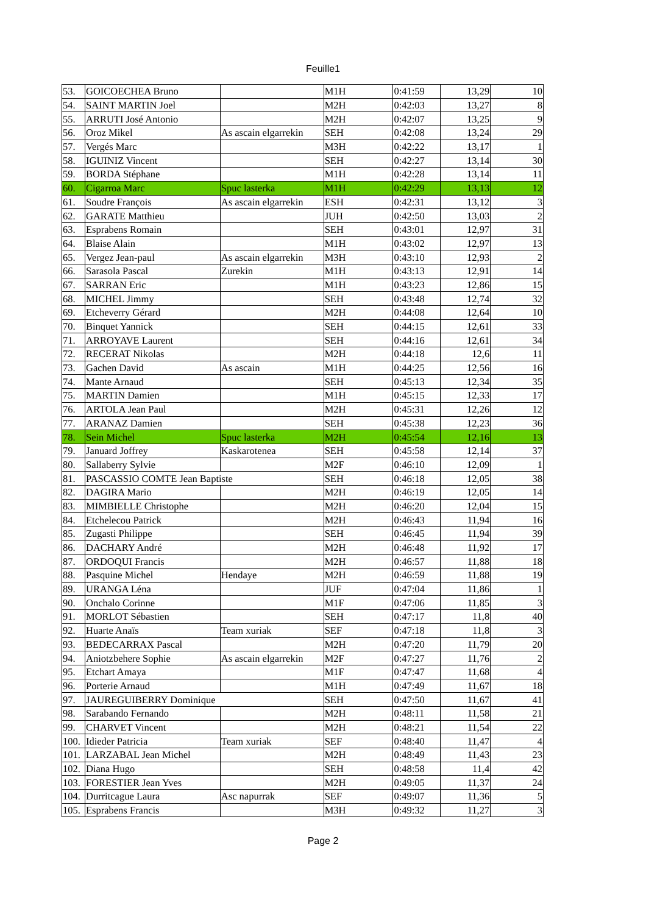Feuille1
| 53. | GOICOECHEA Bruno | | M1H | 0:41:59 | 13,29 | 10 |
| 54. | SAINT MARTIN Joel | | M2H | 0:42:03 | 13,27 | 8 |
| 55. | ARRUTI José Antonio | | M2H | 0:42:07 | 13,25 | 9 |
| 56. | Oroz Mikel | As ascain elgarrekin | SEH | 0:42:08 | 13,24 | 29 |
| 57. | Vergés Marc | | M3H | 0:42:22 | 13,17 | 1 |
| 58. | IGUINIZ Vincent | | SEH | 0:42:27 | 13,14 | 30 |
| 59. | BORDA Stéphane | | M1H | 0:42:28 | 13,14 | 11 |
| 60. | Cigarroa Marc | Spuc lasterka | M1H | 0:42:29 | 13,13 | 12 |
| 61. | Soudre François | As ascain elgarrekin | ESH | 0:42:31 | 13,12 | 3 |
| 62. | GARATE Matthieu | | JUH | 0:42:50 | 13,03 | 2 |
| 63. | Esprabens Romain | | SEH | 0:43:01 | 12,97 | 31 |
| 64. | Blaise Alain | | M1H | 0:43:02 | 12,97 | 13 |
| 65. | Vergez Jean-paul | As ascain elgarrekin | M3H | 0:43:10 | 12,93 | 2 |
| 66. | Sarasola Pascal | Zurekin | M1H | 0:43:13 | 12,91 | 14 |
| 67. | SARRAN Eric | | M1H | 0:43:23 | 12,86 | 15 |
| 68. | MICHEL Jimmy | | SEH | 0:43:48 | 12,74 | 32 |
| 69. | Etcheverry Gérard | | M2H | 0:44:08 | 12,64 | 10 |
| 70. | Binquet Yannick | | SEH | 0:44:15 | 12,61 | 33 |
| 71. | ARROYAVE Laurent | | SEH | 0:44:16 | 12,61 | 34 |
| 72. | RECERAT Nikolas | | M2H | 0:44:18 | 12,6 | 11 |
| 73. | Gachen David | As ascain | M1H | 0:44:25 | 12,56 | 16 |
| 74. | Mante Arnaud | | SEH | 0:45:13 | 12,34 | 35 |
| 75. | MARTIN Damien | | M1H | 0:45:15 | 12,33 | 17 |
| 76. | ARTOLA Jean Paul | | M2H | 0:45:31 | 12,26 | 12 |
| 77. | ARANAZ Damien | | SEH | 0:45:38 | 12,23 | 36 |
| 78. | Sein Michel | Spuc lasterka | M2H | 0:45:54 | 12,16 | 13 |
| 79. | Januard Joffrey | Kaskarotenea | SEH | 0:45:58 | 12,14 | 37 |
| 80. | Sallaberry Sylvie | | M2F | 0:46:10 | 12,09 | 1 |
| 81. | PASCASSIO COMTE Jean Baptiste | | SEH | 0:46:18 | 12,05 | 38 |
| 82. | DAGIRA Mario | | M2H | 0:46:19 | 12,05 | 14 |
| 83. | MIMBIELLE Christophe | | M2H | 0:46:20 | 12,04 | 15 |
| 84. | Etchelecou Patrick | | M2H | 0:46:43 | 11,94 | 16 |
| 85. | Zugasti Philippe | | SEH | 0:46:45 | 11,94 | 39 |
| 86. | DACHARY André | | M2H | 0:46:48 | 11,92 | 17 |
| 87. | ORDOQUI Francis | | M2H | 0:46:57 | 11,88 | 18 |
| 88. | Pasquine Michel | Hendaye | M2H | 0:46:59 | 11,88 | 19 |
| 89. | URANGA Léna | | JUF | 0:47:04 | 11,86 | 1 |
| 90. | Onchalo Corinne | | M1F | 0:47:06 | 11,85 | 3 |
| 91. | MORLOT Sébastien | | SEH | 0:47:17 | 11,8 | 40 |
| 92. | Huarte Anaïs | Team xuriak | SEF | 0:47:18 | 11,8 | 3 |
| 93. | BEDECARRAX Pascal | | M2H | 0:47:20 | 11,79 | 20 |
| 94. | Aniotzbehere Sophie | As ascain elgarrekin | M2F | 0:47:27 | 11,76 | 2 |
| 95. | Etchart Amaya | | M1F | 0:47:47 | 11,68 | 4 |
| 96. | Porterie Arnaud | | M1H | 0:47:49 | 11,67 | 18 |
| 97. | JAUREGUIBERRY Dominique | | SEH | 0:47:50 | 11,67 | 41 |
| 98. | Sarabando Fernando | | M2H | 0:48:11 | 11,58 | 21 |
| 99. | CHARVET Vincent | | M2H | 0:48:21 | 11,54 | 22 |
| 100. | Idieder Patricia | Team xuriak | SEF | 0:48:40 | 11,47 | 4 |
| 101. | LARZABAL Jean Michel | | M2H | 0:48:49 | 11,43 | 23 |
| 102. | Diana Hugo | | SEH | 0:48:58 | 11,4 | 42 |
| 103. | FORESTIER Jean Yves | | M2H | 0:49:05 | 11,37 | 24 |
| 104. | Durritcague Laura | Asc napurrak | SEF | 0:49:07 | 11,36 | 5 |
| 105. | Esprabens Francis | | M3H | 0:49:32 | 11,27 | 3 |
Page 2